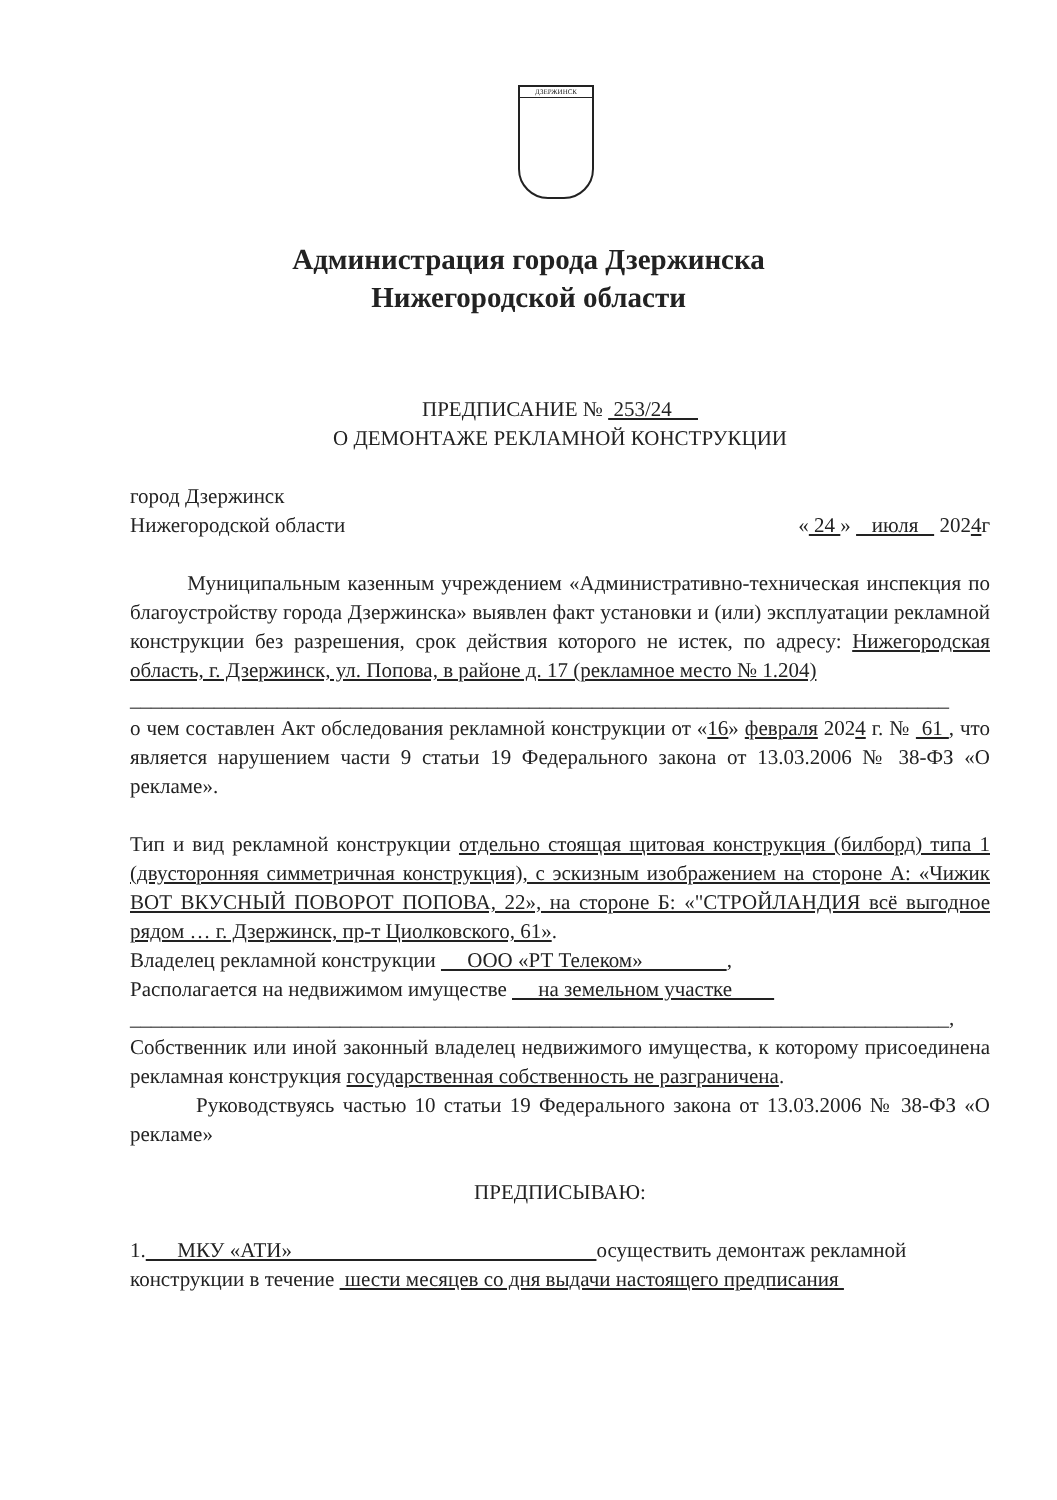ДЗЕРЖИНСК
Администрация города Дзержинска
Нижегородской области
ПРЕДПИСАНИЕ № 253/24
О ДЕМОНТАЖЕ РЕКЛАМНОЙ КОНСТРУКЦИИ
город Дзержинск
Нижегородской области « 24 » июля 2024г
Муниципальным казенным учреждением «Административно-техническая инспекция по благоустройству города Дзержинска» выявлен факт установки и (или) эксплуатации рекламной конструкции без разрешения, срок действия которого не истек, по адресу: Нижегородская область, г. Дзержинск, ул. Попова, в районе д. 17 (рекламное место № 1.204)
______________________________________________________________________________
о чем составлен Акт обследования рекламной конструкции от «16» февраля 2024 г. № 61 , что является нарушением части 9 статьи 19 Федерального закона от 13.03.2006 № 38-ФЗ «О рекламе».
Тип и вид рекламной конструкции отдельно стоящая щитовая конструкция (билборд) типа 1 (двусторонняя симметричная конструкция), с эскизным изображением на стороне А: «Чижик ВОТ ВКУСНЫЙ ПОВОРОТ ПОПОВА, 22», на стороне Б: «"СТРОЙЛАНДИЯ всё выгодное рядом … г. Дзержинск, пр-т Циолковского, 61».
Владелец рекламной конструкции ООО «РТ Телеком» ,
Располагается на недвижимом имуществе на земельном участке
______________________________________________________________________________,
Собственник или иной законный владелец недвижимого имущества, к которому присоединена рекламная конструкция государственная собственность не разграничена.
Руководствуясь частью 10 статьи 19 Федерального закона от 13.03.2006 № 38-ФЗ «О рекламе»
ПРЕДПИСЫВАЮ:
1. МКУ «АТИ» осуществить демонтаж рекламной конструкции в течение шести месяцев со дня выдачи настоящего предписания